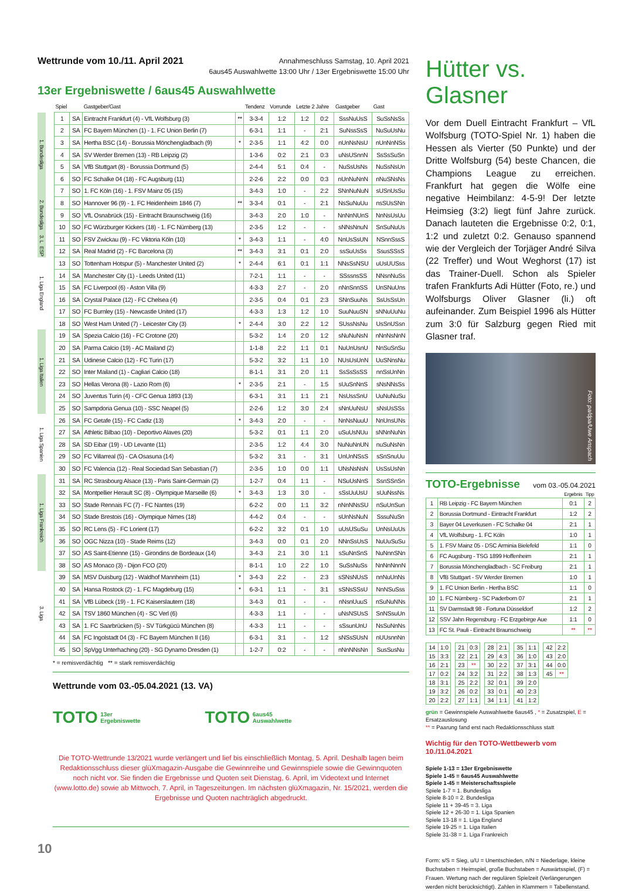Wettrunde vom 10./11. April 2021
Annahmeschluss Samstag, 10. April 2021
6aus45 Auswahlwette 13:00 Uhr / 13er Ergebniswette 15:00 Uhr
13er Ergebniswette / 6aus45 Auswahlwette
| | | Spiel | | Gastgeber/Gast | | Tendenz | Vorrunde | Letzte 2 Jahre | | Gastgeber | Gast |
| --- | --- | --- | --- | --- | --- | --- | --- | --- | --- | --- | --- |
| 1. Bundesliga | | 1 | SA | Eintracht Frankfurt (4) - VfL Wolfsburg (3) | ** | 3-3-4 | 1:2 | 1:2 | 0:2 | SssNuUsS | SuSsNsSs |
| | | 2 | SA | FC Bayern München (1) - 1. FC Union Berlin (7) | | 6-3-1 | 1:1 | - | 2:1 | SuNssSsS | NuSuUsNu |
| | | 3 | SA | Hertha BSC (14) - Borussia Mönchengladbach (9) | * | 2-3-5 | 1:1 | 4:2 | 0:0 | nUnNsNsU | nUnNnNSs |
| | | 4 | SA | SV Werder Bremen (13) - RB Leipzig (2) | | 1-3-6 | 0:2 | 2:1 | 0:3 | uNsUSnnN | SsSsSuSn |
| | | 5 | SA | VfB Stuttgart (8) - Borussia Dortmund (5) | | 2-4-4 | 5:1 | 0:4 | - | NuSsUsNs | NuSsNsUn |
| | | 6 | SO | FC Schalke 04 (18) - FC Augsburg (11) | | 2-2-6 | 2:2 | 0:0 | 0:3 | nUnNuNnN | nNuSNsNs |
| | | 7 | SO | 1. FC Köln (16) - 1. FSV Mainz 05 (15) | | 3-4-3 | 1:0 | - | 2:2 | SNnNuNuN | sUSnUsSu |
| 2. Bundesliga | | 8 | SO | Hannover 96 (9) - 1. FC Heidenheim 1846 (7) | ** | 3-3-4 | 0:1 | - | 2:1 | NsSuNuUu | nsSUsSNn |
| | | 9 | SO | VfL Osnabrück (15) - Eintracht Braunschweig (16) | | 3-4-3 | 2:0 | 1:0 | - | NnNnNUnS | NnNsUsUu |
| | | 10 | SO | FC Würzburger Kickers (18) - 1. FC Nürnberg (13) | | 2-3-5 | 1:2 | - | - | sNNsNnuN | SnSuNuUs |
| 3. L | | 11 | SO | FSV Zwickau (9) - FC Viktoria Köln (10) | * | 3-4-3 | 1:1 | - | 4:0 | NnUsSsUN | NSnnSssS |
| ESP | | 12 | SA | Real Madrid (2) - FC Barcelona (3) | ** | 3-4-3 | 3:1 | 0:1 | 2:0 | ssSuUsSs | SsusSSsS |
| 1. Liga England | | 13 | SO | Tottenham Hotspur (5) - Manchester United (2) | * | 2-4-4 | 6:1 | 0:1 | 1:1 | NNsSsNSU | uUsUUSss |
| | | 14 | SA | Manchester City (1) - Leeds United (11) | | 7-2-1 | 1:1 | - | - | SSssnsSS | NNsnNuSs |
| | | 15 | SA | FC Liverpool (6) - Aston Villa (9) | | 4-3-3 | 2:7 | - | 2:0 | nNnSnnSS | UnSNuUns |
| | | 16 | SA | Crystal Palace (12) - FC Chelsea (4) | | 2-3-5 | 0:4 | 0:1 | 2:3 | SNnSuuNs | SsUsSsUn |
| | | 17 | SO | FC Burnley (15) - Newcastle United (17) | | 4-3-3 | 1:3 | 1:2 | 1:0 | SuuNuuSN | sNNuUuNu |
| | | 18 | SO | West Ham United (7) - Leicester City (3) | * | 2-4-4 | 3:0 | 2:2 | 1:2 | SUssNsNu | UsSnUSsn |
| 1. Liga Italien | | 19 | SA | Spezia Calcio (16) - FC Crotone (20) | | 5-3-2 | 1:4 | 2:0 | 1:2 | sNuNuNsN | nNnNsNnN |
| | | 20 | SA | Parma Calcio (19) - AC Mailand (2) | | 1-1-8 | 2:2 | 1:1 | 0:1 | NuUnUsnU | NnSuSnSu |
| | | 21 | SA | Udinese Calcio (12) - FC Turin (17) | | 5-3-2 | 3:2 | 1:1 | 1:0 | NUsUsUnN | UuSNnsNu |
| | | 22 | SO | Inter Mailand (1) - Cagliari Calcio (18) | | 8-1-1 | 3:1 | 2:0 | 1:1 | SsSsSsSS | nnSsUnNn |
| | | 23 | SO | Hellas Verona (8) - Lazio Rom (6) | * | 2-3-5 | 2:1 | - | 1:5 | sUuSnNnS | sNsNNsSs |
| | | 24 | SO | Juventus Turin (4) - CFC Genua 1893 (13) | | 6-3-1 | 3:1 | 1:1 | 2:1 | NsUssSnU | UuNuNuSu |
| | | 25 | SO | Sampdoria Genua (10) - SSC Neapel (5) | | 2-2-6 | 1:2 | 3:0 | 2:4 | sNnUuNsU | sNsUsSSs |
| 1. Liga Spanien | | 26 | SA | FC Getafe (15) - FC Cadiz (13) | * | 3-4-3 | 2:0 | - | - | NnNsNuuU | NnUnsUNs |
| | | 27 | SA | Athletic Bilbao (10) - Deportivo Alaves (20) | | 5-3-2 | 0:1 | 1:1 | 2:0 | uSuUsNUu | sNNnNuNn |
| | | 28 | SA | SD Eibar (19) - UD Levante (11) | | 2-3-5 | 1:2 | 4:4 | 3:0 | NuNuNnUN | nuSuNsNn |
| | | 29 | SO | FC Villarreal (5) - CA Osasuna (14) | | 5-3-2 | 3:1 | - | 3:1 | UnUnNSsS | sSnSnuUu |
| | | 30 | SO | FC Valencia (12) - Real Sociedad San Sebastian (7) | | 2-3-5 | 1:0 | 0:0 | 1:1 | UNsNsNsN | UsSsUsNn |
| 1. Liga Frankreich | | 31 | SA | RC Strasbourg Alsace (13) - Paris Saint-Germain (2) | | 1-2-7 | 0:4 | 1:1 | - | NSuUsNnS | SsnSSnSn |
| | | 32 | SA | Montpellier Herault SC (8) - Olympique Marseille (6) | * | 3-4-3 | 1:3 | 3:0 | - | sSsUuUsU | sUuNssNs |
| | | 33 | SO | Stade Rennais FC (7) - FC Nantes (19) | | 6-2-2 | 0:0 | 1:1 | 3:2 | nNnNNsSU | nSuUnSun |
| | | 34 | SO | Stade Brestois (16) - Olympique Nimes (18) | | 4-4-2 | 0:4 | - | - | sUnNsNuN | SssuNuSn |
| | | 35 | SO | RC Lens (5) - FC Lorient (17) | | 6-2-2 | 3:2 | 0:1 | 1:0 | uUsUSuSu | UnNsUuUs |
| | | 36 | SO | OGC Nizza (10) - Stade Reims (12) | | 3-4-3 | 0:0 | 0:1 | 2:0 | NNnSsUsS | NuUuSuSu |
| | | 37 | SO | AS Saint-Etienne (15) - Girondins de Bordeaux (14) | | 3-4-3 | 2:1 | 3:0 | 1:1 | sSuNnSnS | NuNnnSNn |
| | | 38 | SO | AS Monaco (3) - Dijon FCO (20) | | 8-1-1 | 1:0 | 2:2 | 1:0 | SuSsNuSs | NnNnNnnN |
| 3. Liga | | 39 | SA | MSV Duisburg (12) - Waldhof Mannheim (11) | * | 3-4-3 | 2:2 | - | 2:3 | sSNsNUsS | nnNuUnNs |
| | | 40 | SA | Hansa Rostock (2) - 1. FC Magdeburg (15) | * | 6-3-1 | 1:1 | - | 3:1 | sSNsSSsU | NnNSuSss |
| | | 41 | SA | VfB Lübeck (19) - 1. FC Kaiserslautern (18) | | 3-4-3 | 0:1 | - | - | nNsnUuuS | nSuNuNNs |
| | | 42 | SA | TSV 1860 München (4) - SC Verl (6) | | 4-3-3 | 1:1 | - | - | uNsNSUsS | SnNSsuUn |
| | | 43 | SA | 1. FC Saarbrücken (5) - SV Türkgücü München (8) | | 4-3-3 | 1:1 | - | - | sSsunUnU | NsSuNnNs |
| | | 44 | SA | FC Ingolstadt 04 (3) - FC Bayern München II (16) | | 6-3-1 | 3:1 | - | 1:2 | sNSsSUsN | nUUsnnNn |
| | | 45 | SO | SpVgg Unterhaching (20) - SG Dynamo Dresden (1) | | 1-2-7 | 0:2 | - | - | nNnNNsNn | SusSusNu |
* = remisverdächtig ** = stark remisverdächtig
Wettrunde vom 03.-05.04.2021 (13. VA)
TOTO 13er
Ergebniswette
TOTO 6aus45
Auswahlwette
Die TOTO-Wettrunde 13/2021 wurde verlängert und lief bis einschließlich Montag, 5. April. Deshalb lagen beim Redaktionsschluss dieser glüXmagazin-Ausgabe die Gewinnreihe und Gewinnspiele sowie die Gewinnquoten noch nicht vor. Sie finden die Ergebnisse und Quoten seit Dienstag, 6. April, im Videotext und Internet (www.lotto.de) sowie ab Mittwoch, 7. April, in Tageszeitungen. Im nächsten glüXmagazin, Nr. 15/2021, werden die Ergebnisse und Quoten nachträglich abgedruckt.
10
Hütter vs. Glasner
Vor dem Duell Eintracht Frankfurt – VfL Wolfsburg (TOTO-Spiel Nr. 1) haben die Hessen als Vierter (50 Punkte) und der Dritte Wolfsburg (54) beste Chancen, die Champions League zu erreichen. Frankfurt hat gegen die Wölfe eine negative Heimbilanz: 4-5-9! Der letzte Heimsieg (3:2) liegt fünf Jahre zurück. Danach lauteten die Ergebnisse 0:2, 0:1, 1:2 und zuletzt 0:2. Genauso spannend wie der Vergleich der Torjäger André Silva (22 Treffer) und Wout Weghorst (17) ist das Trainer-Duell. Schon als Spieler trafen Frankfurts Adi Hütter (Foto, re.) und Wolfsburgs Oliver Glasner (li.) oft aufeinander. Zum Beispiel 1996 als Hütter zum 3:0 für Salzburg gegen Ried mit Glasner traf.
Foto: pa/dpa/Uwe Anspach
TOTO-Ergebnisse vom 03.-05.04.2021
| | | Ergebnis | Tipp |
| --- | --- | --- | --- |
| 1 | RB Leipzig - FC Bayern München | 0:1 | 2 |
| 2 | Borussia Dortmund - Eintracht Frankfurt | 1:2 | 2 |
| 3 | Bayer 04 Leverkusen - FC Schalke 04 | 2:1 | 1 |
| 4 | VfL Wolfsburg - 1. FC Köln | 1:0 | 1 |
| 5 | 1. FSV Mainz 05 - DSC Arminia Bielefeld | 1:1 | 0 |
| 6 | FC Augsburg - TSG 1899 Hoffenheim | 2:1 | 1 |
| 7 | Borussia Mönchengladbach - SC Freiburg | 2:1 | 1 |
| 8 | VfB Stuttgart - SV Werder Bremen | 1:0 | 1 |
| 9 | 1. FC Union Berlin - Hertha BSC | 1:1 | 0 |
| 10 | 1. FC Nürnberg - SC Paderborn 07 | 2:1 | 1 |
| 11 | SV Darmstadt 98 - Fortuna Düsseldorf | 1:2 | 2 |
| 12 | SSV Jahn Regensburg - FC Erzgebirge Aue | 1:1 | 0 |
| 13 | FC St. Pauli - Eintracht Braunschweig | ** | ** |
| 14 | 1:0 |
| 15 | 3:3 |
| 16 | 2:1 |
| 17 | 0:2 |
| 18 | 3:1 |
| 19 | 3:2 |
| 20 | 2:2 |
| 21 | 0:3 |
| 22 | 2:1 |
| 23 | ** |
| 24 | 3:2 |
| 25 | 2:2 |
| 26 | 0:2 |
| 27 | 1:1 |
| 28 | 2:1 |
| 29 | 4:3 |
| 30 | 2:2 |
| 31 | 2:2 |
| 32 | 0:1 |
| 33 | 0:1 |
| 34 | 1:1 |
| 35 | 1:1 |
| 36 | 1:0 |
| 37 | 3:1 |
| 38 | 1:3 |
| 39 | 2:0 |
| 40 | 2:3 |
| 41 | 1:2 |
| 42 | 2:2 |
| 43 | 2:0 |
| 44 | 0:0 |
| 45 | ** |
grün = Gewinnspiele Auswahlwette 6aus45 , * = Zusatzspiel, E = Ersatzauslosung
** = Paarung fand erst nach Redaktionsschluss statt
Wichtig für den TOTO-Wettbewerb vom 10./11.04.2021
Spiele 1-13 = 13er Ergebniswette
Spiele 1-45 = 6aus45 Auswahlwette
Spiele 1-45 = Meisterschaftsspiele
Spiele 1-7 = 1. Bundesliga
Spiele 8-10 = 2. Bundesliga
Spiele 11 + 39-45 = 3. Liga
Spiele 12 + 26-30 = 1. Liga Spanien
Spiele 13-18 = 1. Liga England
Spiele 19-25 = 1. Liga Italien
Spiele 31-38 = 1. Liga Frankreich
Form: s/S = Sieg, u/U = Unentschieden, n/N = Niederlage, kleine Buchstaben = Heimspiel, große Buchstaben = Auswärtsspiel, (F) = Frauen. Wertung nach der regulären Spielzeit (Verlängerungen werden nicht berücksichtigt). Zahlen in Klammern = Tabellenstand.